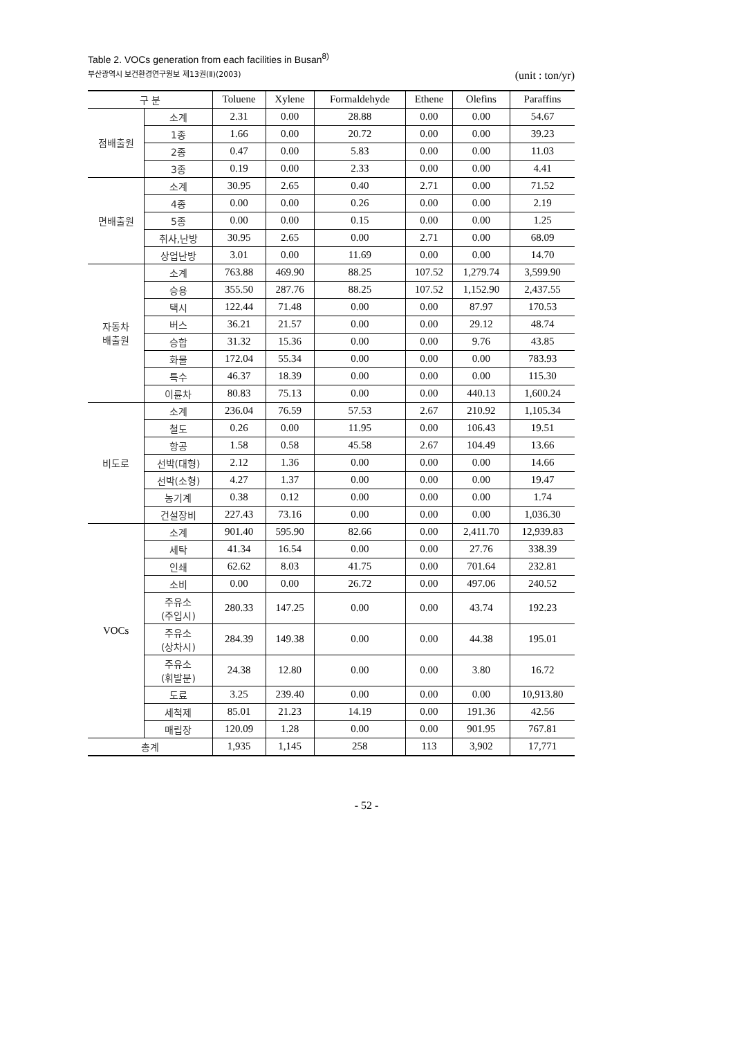부산광역시 보건환경연구원보 제13권(Ⅱ)(2003)
Table 2. VOCs generation from each facilities in Busan<sup>8)</sup>
(unit : ton/yr)
| 구 분 | | Toluene | Xylene | Formaldehyde | Ethene | Olefins | Paraffins |
| --- | --- | --- | --- | --- | --- | --- | --- |
| 점배출원 | 소계 | 2.31 | 0.00 | 28.88 | 0.00 | 0.00 | 54.67 |
| | 1종 | 1.66 | 0.00 | 20.72 | 0.00 | 0.00 | 39.23 |
| | 2종 | 0.47 | 0.00 | 5.83 | 0.00 | 0.00 | 11.03 |
| | 3종 | 0.19 | 0.00 | 2.33 | 0.00 | 0.00 | 4.41 |
| 면배출원 | 소계 | 30.95 | 2.65 | 0.40 | 2.71 | 0.00 | 71.52 |
| | 4종 | 0.00 | 0.00 | 0.26 | 0.00 | 0.00 | 2.19 |
| | 5종 | 0.00 | 0.00 | 0.15 | 0.00 | 0.00 | 1.25 |
| | 취사,난방 | 30.95 | 2.65 | 0.00 | 2.71 | 0.00 | 68.09 |
| | 상업난방 | 3.01 | 0.00 | 11.69 | 0.00 | 0.00 | 14.70 |
| 자동차 배출원 | 소계 | 763.88 | 469.90 | 88.25 | 107.52 | 1,279.74 | 3,599.90 |
| | 승용 | 355.50 | 287.76 | 88.25 | 107.52 | 1,152.90 | 2,437.55 |
| | 택시 | 122.44 | 71.48 | 0.00 | 0.00 | 87.97 | 170.53 |
| | 버스 | 36.21 | 21.57 | 0.00 | 0.00 | 29.12 | 48.74 |
| | 승합 | 31.32 | 15.36 | 0.00 | 0.00 | 9.76 | 43.85 |
| | 화물 | 172.04 | 55.34 | 0.00 | 0.00 | 0.00 | 783.93 |
| | 특수 | 46.37 | 18.39 | 0.00 | 0.00 | 0.00 | 115.30 |
| | 이륜차 | 80.83 | 75.13 | 0.00 | 0.00 | 440.13 | 1,600.24 |
| 비도로 | 소계 | 236.04 | 76.59 | 57.53 | 2.67 | 210.92 | 1,105.34 |
| | 철도 | 0.26 | 0.00 | 11.95 | 0.00 | 106.43 | 19.51 |
| | 항공 | 1.58 | 0.58 | 45.58 | 2.67 | 104.49 | 13.66 |
| | 선박(대형) | 2.12 | 1.36 | 0.00 | 0.00 | 0.00 | 14.66 |
| | 선박(소형) | 4.27 | 1.37 | 0.00 | 0.00 | 0.00 | 19.47 |
| | 농기계 | 0.38 | 0.12 | 0.00 | 0.00 | 0.00 | 1.74 |
| | 건설장비 | 227.43 | 73.16 | 0.00 | 0.00 | 0.00 | 1,036.30 |
| VOCs | 소계 | 901.40 | 595.90 | 82.66 | 0.00 | 2,411.70 | 12,939.83 |
| | 세탁 | 41.34 | 16.54 | 0.00 | 0.00 | 27.76 | 338.39 |
| | 인쇄 | 62.62 | 8.03 | 41.75 | 0.00 | 701.64 | 232.81 |
| | 소비 | 0.00 | 0.00 | 26.72 | 0.00 | 497.06 | 240.52 |
| | 주유소 (주입시) | 280.33 | 147.25 | 0.00 | 0.00 | 43.74 | 192.23 |
| | 주유소 (상차시) | 284.39 | 149.38 | 0.00 | 0.00 | 44.38 | 195.01 |
| | 주유소 (휘발분) | 24.38 | 12.80 | 0.00 | 0.00 | 3.80 | 16.72 |
| | 도료 | 3.25 | 239.40 | 0.00 | 0.00 | 0.00 | 10,913.80 |
| | 세척제 | 85.01 | 21.23 | 14.19 | 0.00 | 191.36 | 42.56 |
| | 매립장 | 120.09 | 1.28 | 0.00 | 0.00 | 901.95 | 767.81 |
| 총계 | | 1,935 | 1,145 | 258 | 113 | 3,902 | 17,771 |
- 52 -